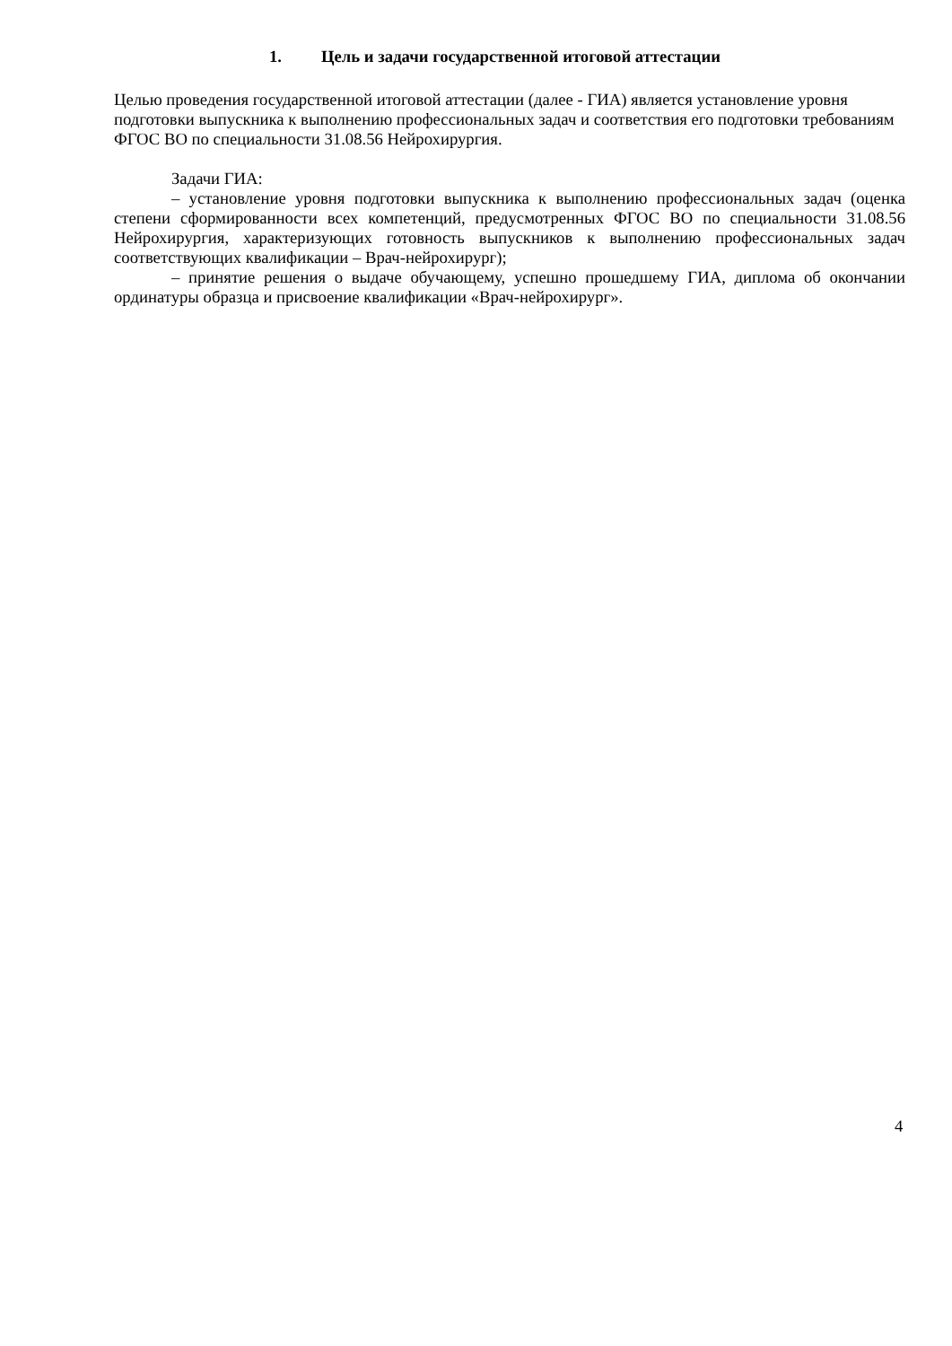1. Цель и задачи государственной итоговой аттестации
Целью проведения государственной итоговой аттестации (далее - ГИА) является установление уровня подготовки выпускника к выполнению профессиональных задач и соответствия его подготовки требованиям ФГОС ВО по специальности 31.08.56 Нейрохирургия.
Задачи ГИА:
– установление уровня подготовки выпускника к выполнению профессиональных задач (оценка степени сформированности всех компетенций, предусмотренных ФГОС ВО по специальности 31.08.56 Нейрохирургия, характеризующих готовность выпускников к выполнению профессиональных задач соответствующих квалификации – Врач-нейрохирург);
– принятие решения о выдаче обучающему, успешно прошедшему ГИА, диплома об окончании ординатуры образца и присвоение квалификации «Врач-нейрохирург».
4